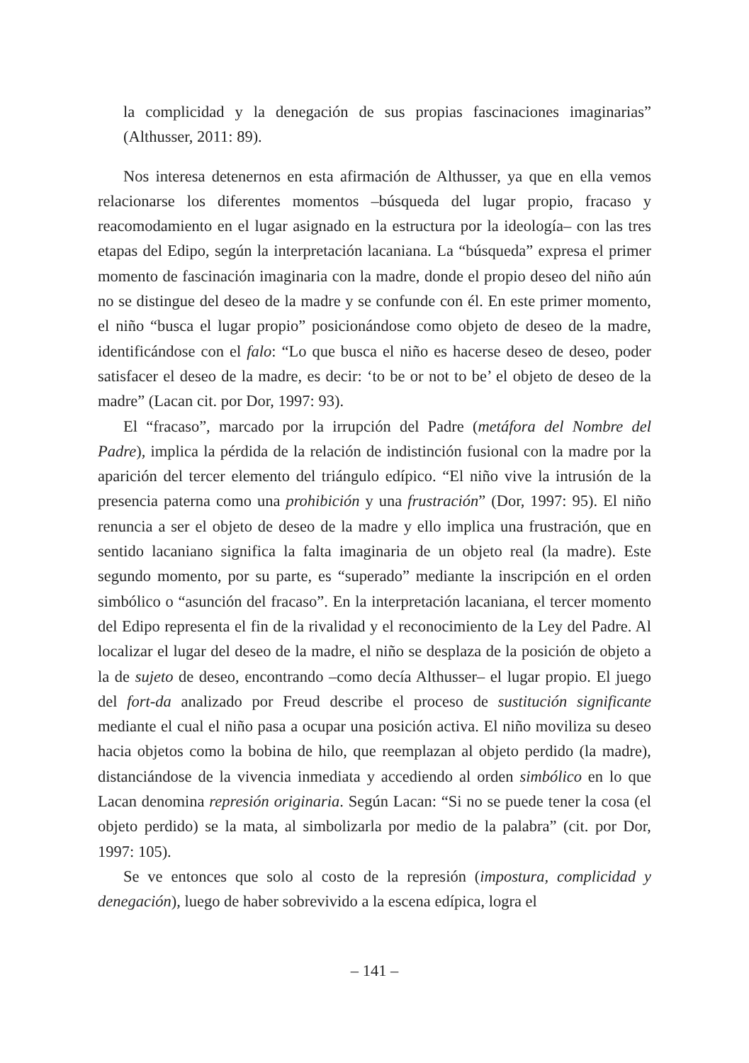la complicidad y la denegación de sus propias fascinaciones imaginarias” (Althusser, 2011: 89).
Nos interesa detenernos en esta afirmación de Althusser, ya que en ella vemos relacionarse los diferentes momentos –búsqueda del lugar propio, fracaso y reacomodamiento en el lugar asignado en la estructura por la ideología– con las tres etapas del Edipo, según la interpretación lacaniana. La “búsqueda” expresa el primer momento de fascinación imaginaria con la madre, donde el propio deseo del niño aún no se distingue del deseo de la madre y se confunde con él. En este primer momento, el niño “busca el lugar propio” posicionándose como objeto de deseo de la madre, identificándose con el falo: “Lo que busca el niño es hacerse deseo de deseo, poder satisfacer el deseo de la madre, es decir: ‘to be or not to be’ el objeto de deseo de la madre” (Lacan cit. por Dor, 1997: 93).
El “fracaso”, marcado por la irrupción del Padre (metáfora del Nombre del Padre), implica la pérdida de la relación de indistinción fusional con la madre por la aparición del tercer elemento del triángulo edípico. “El niño vive la intrusión de la presencia paterna como una prohibición y una frustración” (Dor, 1997: 95). El niño renuncia a ser el objeto de deseo de la madre y ello implica una frustración, que en sentido lacaniano significa la falta imaginaria de un objeto real (la madre). Este segundo momento, por su parte, es “superado” mediante la inscripción en el orden simbólico o “asunción del fracaso”. En la interpretación lacaniana, el tercer momento del Edipo representa el fin de la rivalidad y el reconocimiento de la Ley del Padre. Al localizar el lugar del deseo de la madre, el niño se desplaza de la posición de objeto a la de sujeto de deseo, encontrando –como decía Althusser– el lugar propio. El juego del fort-da analizado por Freud describe el proceso de sustitución significante mediante el cual el niño pasa a ocupar una posición activa. El niño moviliza su deseo hacia objetos como la bobina de hilo, que reemplazan al objeto perdido (la madre), distanciándose de la vivencia inmediata y accediendo al orden simbólico en lo que Lacan denomina represión originaria. Según Lacan: “Si no se puede tener la cosa (el objeto perdido) se la mata, al simbolizarla por medio de la palabra” (cit. por Dor, 1997: 105).
Se ve entonces que solo al costo de la represión (impostura, complicidad y denegación), luego de haber sobrevivido a la escena edípica, logra el
– 141 –